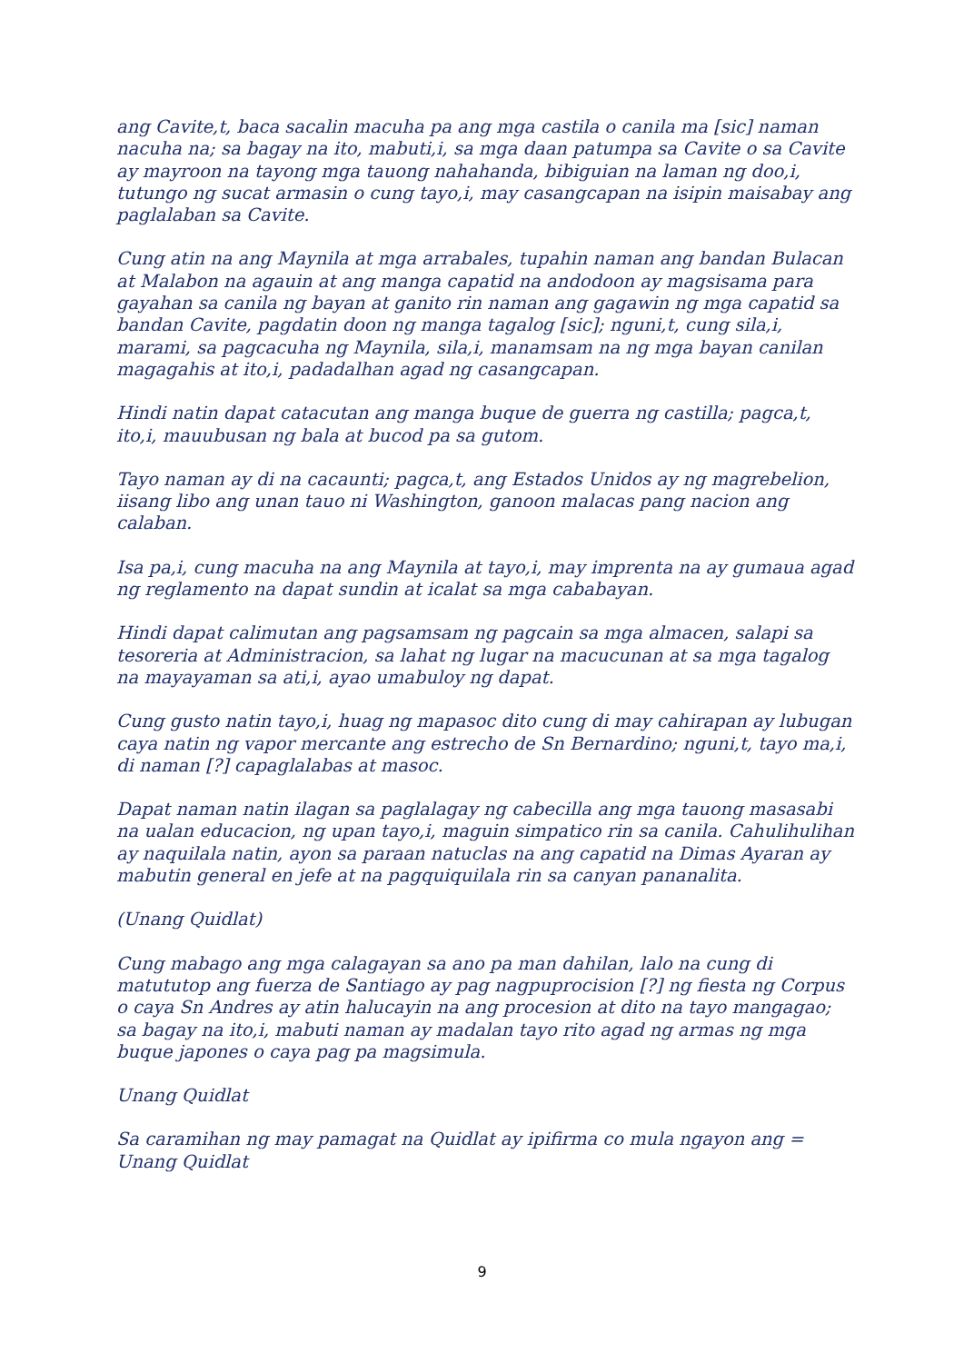ang Cavite,t, baca sacalin macuha pa ang mga castila o canila ma [sic] naman nacuha na; sa bagay na ito, mabuti,i, sa mga daan patumpa sa Cavite o sa Cavite ay mayroon na tayong mga tauong nahahanda, bibiguian na laman ng doo,i, tutungo ng sucat armasin o cung tayo,i, may casangcapan na isipin maisabay ang paglalaban sa Cavite.
Cung atin na ang Maynila at mga arrabales, tupahin naman ang bandan Bulacan at Malabon na agauin at ang manga capatid na andodoon ay magsisama para gayahan sa canila ng bayan at ganito rin naman ang gagawin ng mga capatid sa bandan Cavite, pagdatin doon ng manga tagalog [sic]; nguni,t, cung sila,i, marami, sa pagcacuha ng Maynila, sila,i, manamsam na ng mga bayan canilan magagahis at ito,i, padadalhan agad ng casangcapan.
Hindi natin dapat catacutan ang manga buque de guerra ng castilla; pagca,t, ito,i, mauubusan ng bala at bucod pa sa gutom.
Tayo naman ay di na cacaunti; pagca,t, ang Estados Unidos ay ng magrebelion, iisang libo ang unan tauo ni Washington, ganoon malacas pang nacion ang calaban.
Isa pa,i, cung macuha na ang Maynila at tayo,i, may imprenta na ay gumaua agad ng reglamento na dapat sundin at icalat sa mga cababayan.
Hindi dapat calimutan ang pagsamsam ng pagcain sa mga almacen, salapi sa tesoreria at Administracion, sa lahat ng lugar na macucunan at sa mga tagalog na mayayaman sa ati,i, ayao umabuloy ng dapat.
Cung gusto natin tayo,i, huag ng mapasoc dito cung di may cahirapan ay lubugan caya natin ng vapor mercante ang estrecho de Sn Bernardino; nguni,t, tayo ma,i, di naman [?] capaglalabas at masoc.
Dapat naman natin ilagan sa paglalagay ng cabecilla ang mga tauong masasabi na ualan educacion, ng upan tayo,i, maguin simpatico rin sa canila. Cahulihulihan ay naquilala natin, ayon sa paraan natuclas na ang capatid na Dimas Ayaran ay mabutin general en jefe at na pagquiquilala rin sa canyan pananalita.
(Unang Quidlat)
Cung mabago ang mga calagayan sa ano pa man dahilan, lalo na cung di matututop ang fuerza de Santiago ay pag nagpuprocision [?] ng fiesta ng Corpus o caya Sn Andres ay atin halucayin na ang procesion at dito na tayo mangagao; sa bagay na ito,i, mabuti naman ay madalan tayo rito agad ng armas ng mga buque japones o caya pag pa magsimula.
Unang Quidlat
Sa caramihan ng may pamagat na Quidlat ay ipifirma co mula ngayon ang = Unang Quidlat
9